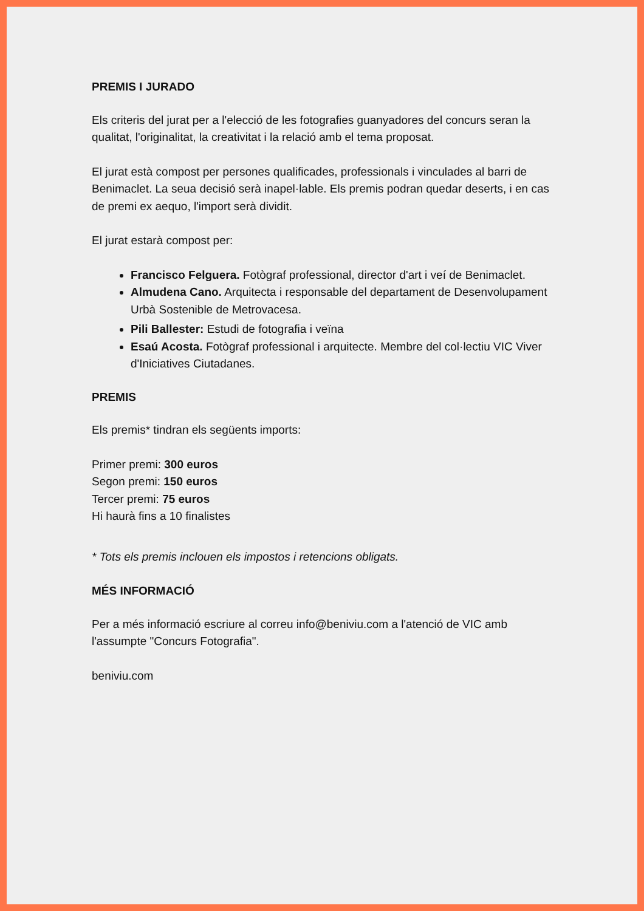PREMIS I JURADO
Els criteris del jurat per a l'elecció de les fotografies guanyadores del concurs seran la qualitat, l'originalitat, la creativitat i la relació amb el tema proposat.
El jurat està compost per persones qualificades, professionals i vinculades al barri de Benimaclet. La seua decisió serà inapel·lable. Els premis podran quedar deserts, i en cas de premi ex aequo, l'import serà dividit.
El jurat estarà compost per:
Francisco Felguera. Fotògraf professional, director d'art i veí de Benimaclet.
Almudena Cano. Arquitecta i responsable del departament de Desenvolupament Urbà Sostenible de Metrovacesa.
Pili Ballester: Estudi de fotografia i veïna
Esaú Acosta. Fotògraf professional i arquitecte. Membre del col·lectiu VIC Viver d'Iniciatives Ciutadanes.
PREMIS
Els premis* tindran els següents imports:
Primer premi: 300 euros
Segon premi: 150 euros
Tercer premi: 75 euros
Hi haurà fins a 10 finalistes
* Tots els premis inclouen els impostos i retencions obligats.
MÉS INFORMACIÓ
Per a més informació escriure al correu info@beniviu.com a l'atenció de VIC amb l'assumpte "Concurs Fotografia".
beniviu.com